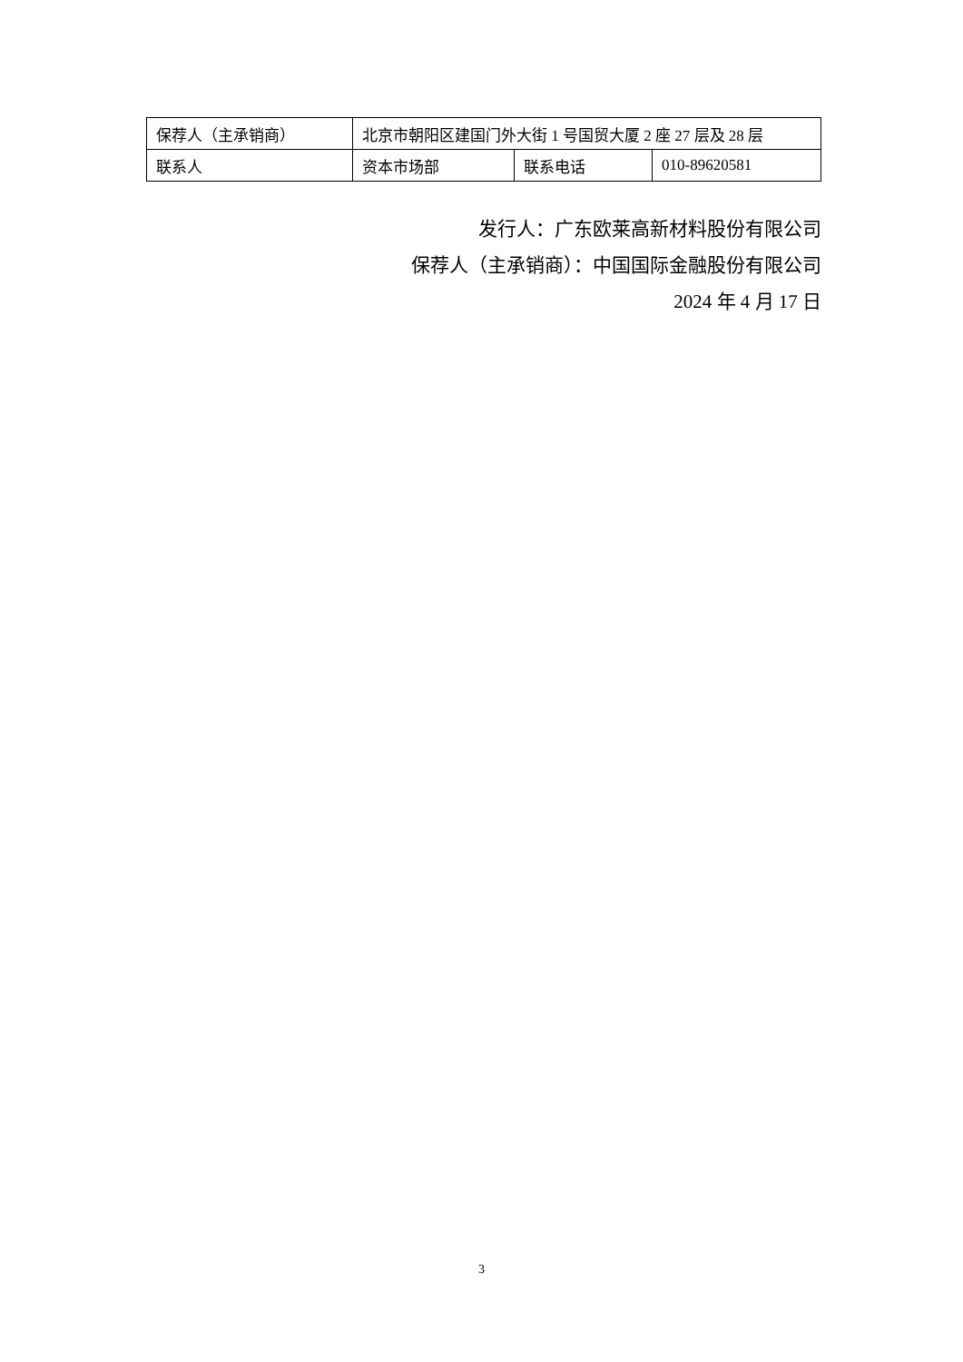| 保荐人（主承销商） | 北京市朝阳区建国门外大街 1 号国贸大厦 2 座 27 层及 28 层 | | |
| 联系人 | 资本市场部 | 联系电话 | 010-89620581 |
发行人：广东欧莱高新材料股份有限公司
保荐人（主承销商）：中国国际金融股份有限公司
2024 年 4 月 17 日
3